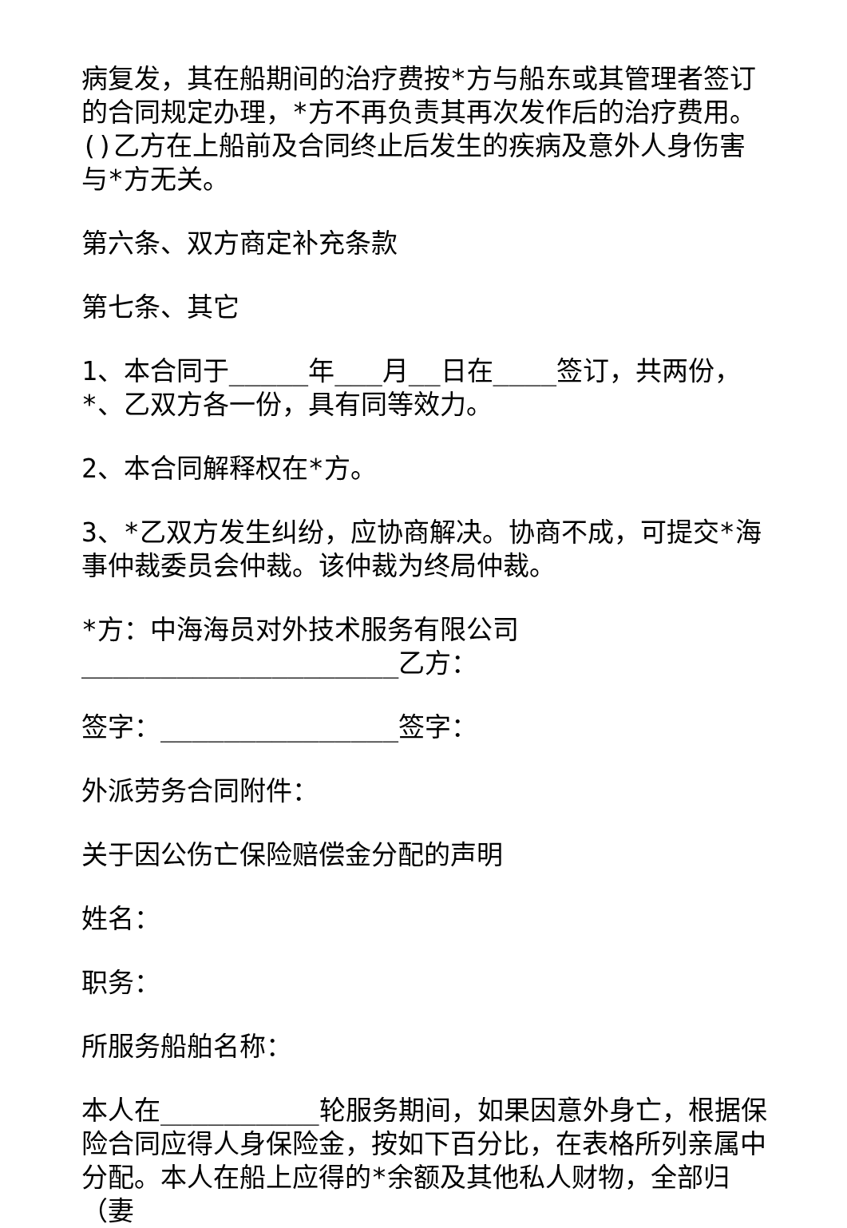病复发，其在船期间的治疗费按*方与船东或其管理者签订的合同规定办理，*方不再负责其再次发作后的治疗费用。()乙方在上船前及合同终止后发生的疾病及意外人身伤害与*方无关。
第六条、双方商定补充条款
第七条、其它
1、本合同于_____年___月__日在____签订，共两份，*、乙双方各一份，具有同等效力。
2、本合同解释权在*方。
3、*乙双方发生纠纷，应协商解决。协商不成，可提交*海事仲裁委员会仲裁。该仲裁为终局仲裁。
*方：中海海员对外技术服务有限公司____________________乙方：
签字：_______________签字：
外派劳务合同附件：
关于因公伤亡保险赔偿金分配的声明
姓名：
职务：
所服务船舶名称：
本人在__________轮服务期间，如果因意外身亡，根据保险合同应得人身保险金，按如下百分比，在表格所列亲属中分配。本人在船上应得的*余额及其他私人财物，全部归（妻